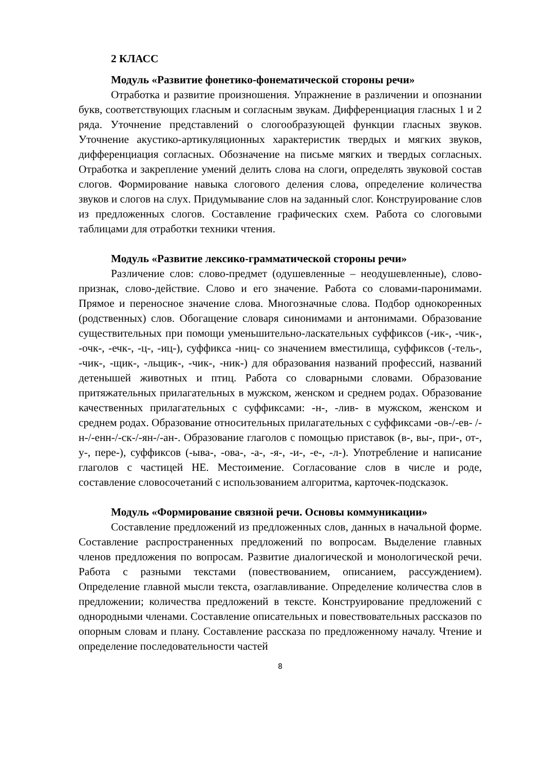2 КЛАСС
Модуль «Развитие фонетико-фонематической стороны речи»
Отработка и развитие произношения. Упражнение в различении и опознании букв, соответствующих гласным и согласным звукам. Дифференциация гласных 1 и 2 ряда. Уточнение представлений о слогообразующей функции гласных звуков. Уточнение акустико-артикуляционных характеристик твердых и мягких звуков, дифференциация согласных. Обозначение на письме мягких и твердых согласных. Отработка и закрепление умений делить слова на слоги, определять звуковой состав слогов. Формирование навыка слогового деления слова, определение количества звуков и слогов на слух. Придумывание слов на заданный слог. Конструирование слов из предложенных слогов. Составление графических схем. Работа со слоговыми таблицами для отработки техники чтения.
Модуль «Развитие лексико-грамматической стороны речи»
Различение слов: слово-предмет (одушевленные – неодушевленные), слово-признак, слово-действие. Слово и его значение. Работа со словами-паронимами. Прямое и переносное значение слова. Многозначные слова. Подбор однокоренных (родственных) слов. Обогащение словаря синонимами и антонимами. Образование существительных при помощи уменьшительно-ласкательных суффиксов (-ик-, -чик-, -очк-, -ечк-, -ц-, -иц-), суффикса -ниц- со значением вместилища, суффиксов (-тель-, -чик-, -щик-, -льщик-, -чик-, -ник-) для образования названий профессий, названий детенышей животных и птиц. Работа со словарными словами. Образование притяжательных прилагательных в мужском, женском и среднем родах. Образование качественных прилагательных с суффиксами: -н-, -лив- в мужском, женском и среднем родах. Образование относительных прилагательных с суффиксами -ов-/-ев- /-н-/-енн-/-ск-/-ян-/-ан-. Образование глаголов с помощью приставок (в-, вы-, при-, от-, у-, пере-), суффиксов (-ыва-, -ова-, -а-, -я-, -и-, -е-, -л-). Употребление и написание глаголов с частицей НЕ. Местоимение. Согласование слов в числе и роде, составление словосочетаний с использованием алгоритма, карточек-подсказок.
Модуль «Формирование связной речи. Основы коммуникации»
Составление предложений из предложенных слов, данных в начальной форме. Составление распространенных предложений по вопросам. Выделение главных членов предложения по вопросам. Развитие диалогической и монологической речи. Работа с разными текстами (повествованием, описанием, рассуждением). Определение главной мысли текста, озаглавливание. Определение количества слов в предложении; количества предложений в тексте. Конструирование предложений с однородными членами. Составление описательных и повествовательных рассказов по опорным словам и плану. Составление рассказа по предложенному началу. Чтение и определение последовательности частей
8